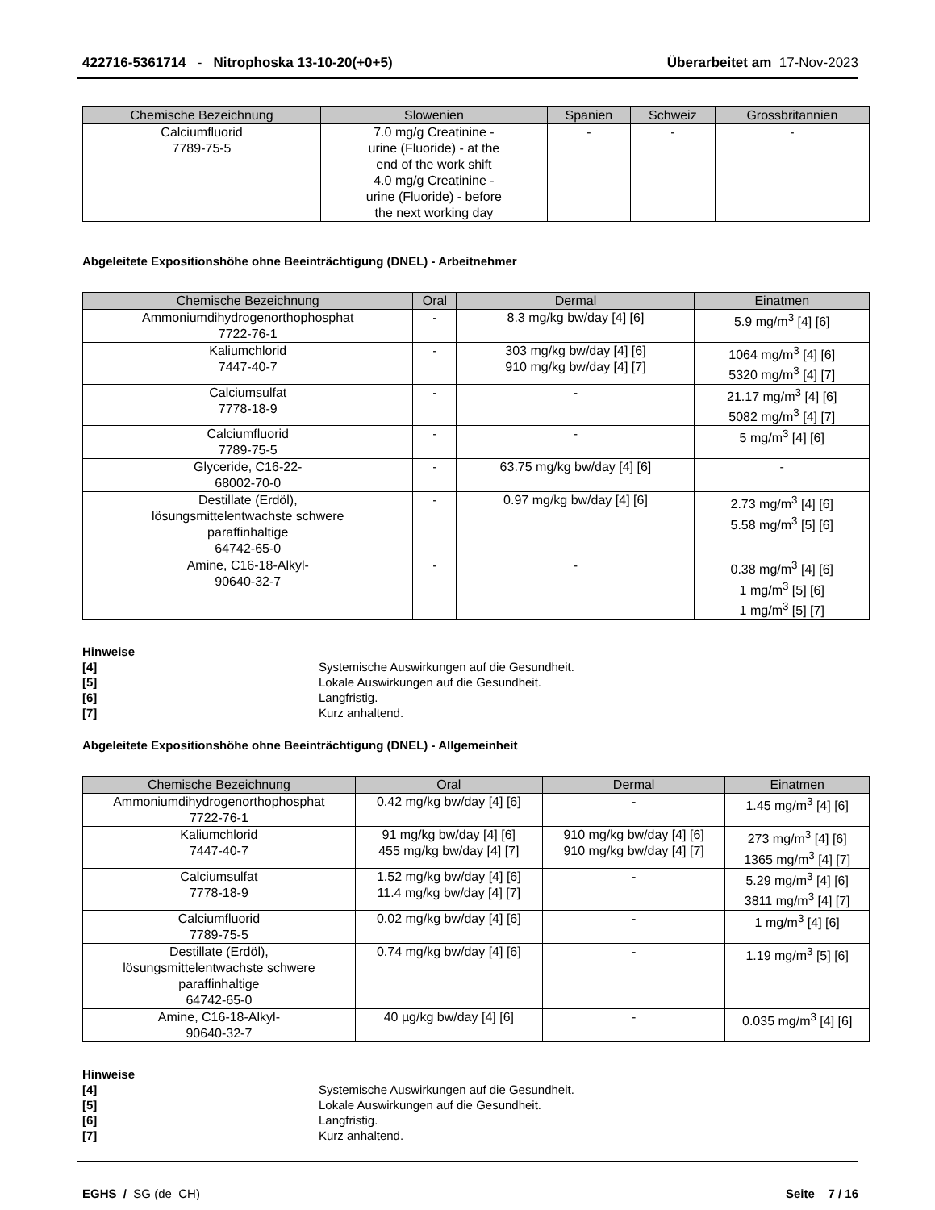422716-5361714 - Nitrophoska 13-10-20(+0+5) Überarbeitet am 17-Nov-2023
| Chemische Bezeichnung | Slowenien | Spanien | Schweiz | Grossbritannien |
| --- | --- | --- | --- | --- |
| Calciumfluorid 7789-75-5 | 7.0 mg/g Creatinine - urine (Fluoride) - at the end of the work shift 4.0 mg/g Creatinine - urine (Fluoride) - before the next working day | - | - | - |
Abgeleitete Expositionshöhe ohne Beeinträchtigung (DNEL) - Arbeitnehmer
| Chemische Bezeichnung | Oral | Dermal | Einatmen |
| --- | --- | --- | --- |
| Ammoniumdihydrogenorthophosphat 7722-76-1 | - | 8.3 mg/kg bw/day [4] [6] | 5.9 mg/m<sup>3</sup> [4] [6] |
| Kaliumchlorid 7447-40-7 | - | 303 mg/kg bw/day [4] [6] 910 mg/kg bw/day [4] [7] | 1064 mg/m<sup>3</sup> [4] [6] 5320 mg/m<sup>3</sup> [4] [7] |
| Calciumsulfat 7778-18-9 | - | - | 21.17 mg/m<sup>3</sup> [4] [6] 5082 mg/m<sup>3</sup> [4] [7] |
| Calciumfluorid 7789-75-5 | - | - | 5 mg/m<sup>3</sup> [4] [6] |
| Glyceride, C16-22- 68002-70-0 | - | 63.75 mg/kg bw/day [4] [6] | - |
| Destillate (Erdöl), lösungsmittelentwachste schwere paraffinhaltige 64742-65-0 | - | 0.97 mg/kg bw/day [4] [6] | 2.73 mg/m<sup>3</sup> [4] [6] 5.58 mg/m<sup>3</sup> [5] [6] |
| Amine, C16-18-Alkyl- 90640-32-7 | - | - | 0.38 mg/m<sup>3</sup> [4] [6] 1 mg/m<sup>3</sup> [5] [6] 1 mg/m<sup>3</sup> [5] [7] |
Hinweise
[4] Systemische Auswirkungen auf die Gesundheit.
[5] Lokale Auswirkungen auf die Gesundheit.
[6] Langfristig.
[7] Kurz anhaltend.
Abgeleitete Expositionshöhe ohne Beeinträchtigung (DNEL) - Allgemeinheit
| Chemische Bezeichnung | Oral | Dermal | Einatmen |
| --- | --- | --- | --- |
| Ammoniumdihydrogenorthophosphat 7722-76-1 | 0.42 mg/kg bw/day [4] [6] | - | 1.45 mg/m<sup>3</sup> [4] [6] |
| Kaliumchlorid 7447-40-7 | 91 mg/kg bw/day [4] [6] 455 mg/kg bw/day [4] [7] | 910 mg/kg bw/day [4] [6] 910 mg/kg bw/day [4] [7] | 273 mg/m<sup>3</sup> [4] [6] 1365 mg/m<sup>3</sup> [4] [7] |
| Calciumsulfat 7778-18-9 | 1.52 mg/kg bw/day [4] [6] 11.4 mg/kg bw/day [4] [7] | - | 5.29 mg/m<sup>3</sup> [4] [6] 3811 mg/m<sup>3</sup> [4] [7] |
| Calciumfluorid 7789-75-5 | 0.02 mg/kg bw/day [4] [6] | - | 1 mg/m<sup>3</sup> [4] [6] |
| Destillate (Erdöl), lösungsmittelentwachste schwere paraffinhaltige 64742-65-0 | 0.74 mg/kg bw/day [4] [6] | - | 1.19 mg/m<sup>3</sup> [5] [6] |
| Amine, C16-18-Alkyl- 90640-32-7 | 40 µg/kg bw/day [4] [6] | - | 0.035 mg/m<sup>3</sup> [4] [6] |
Hinweise
[4] Systemische Auswirkungen auf die Gesundheit.
[5] Lokale Auswirkungen auf die Gesundheit.
[6] Langfristig.
[7] Kurz anhaltend.
EGHS / SG (de_CH) Seite 7 / 16